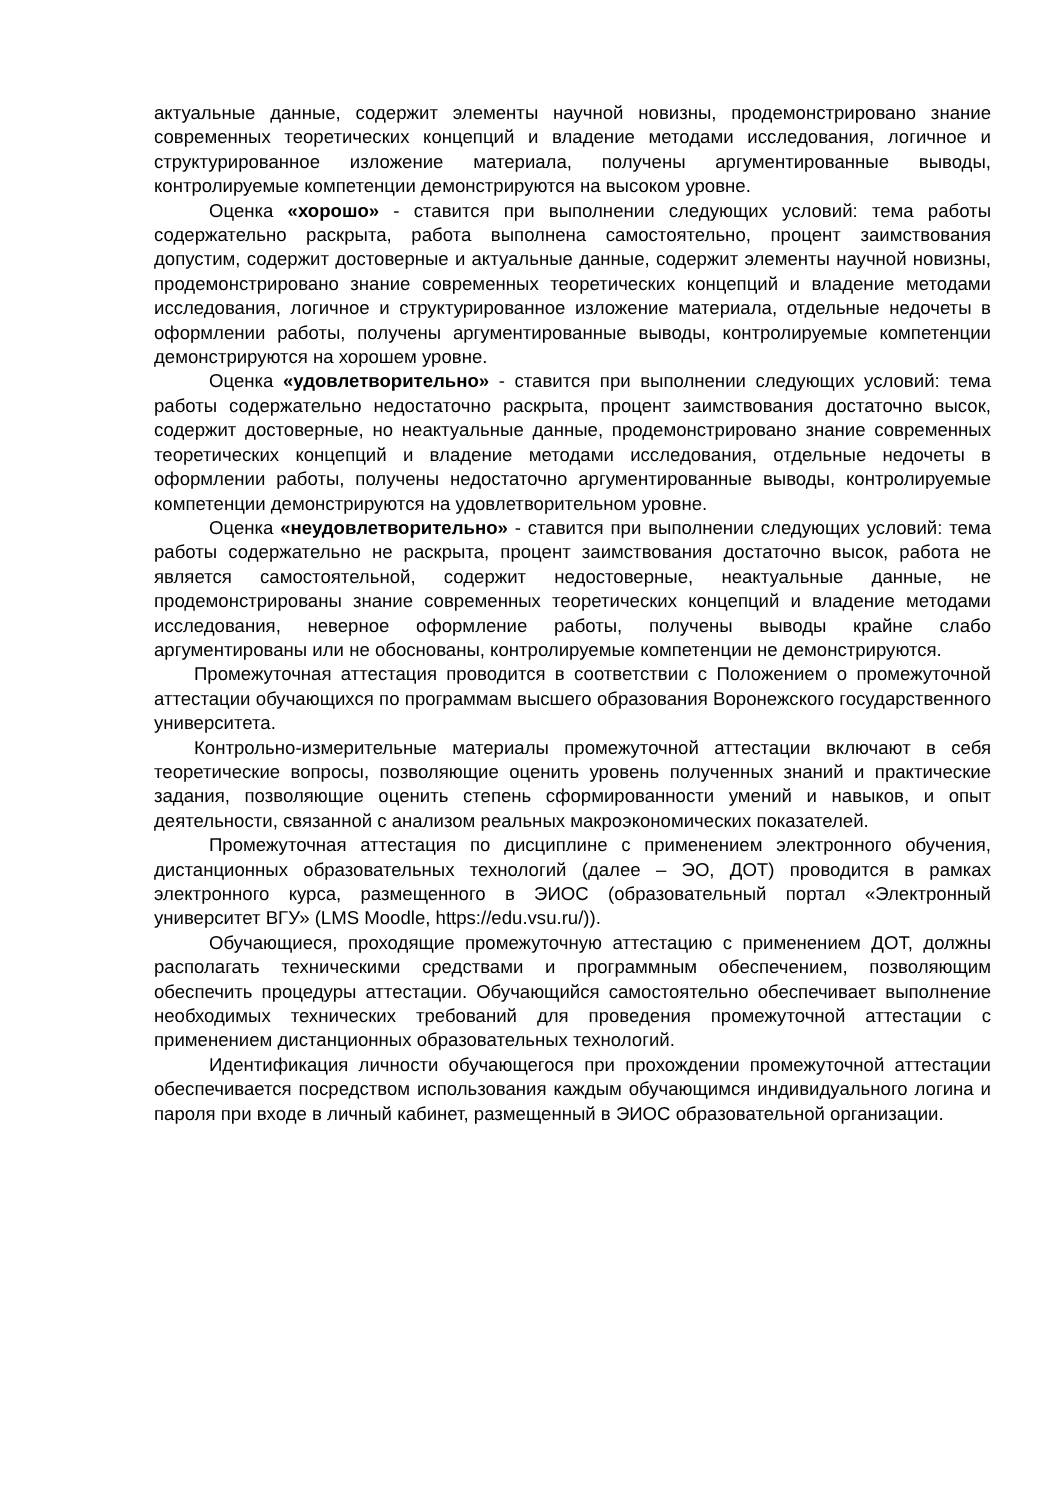актуальные данные, содержит элементы научной новизны, продемонстрировано знание современных теоретических концепций и владение методами исследования, логичное и структурированное изложение материала, получены аргументированные выводы, контролируемые компетенции демонстрируются на высоком уровне.
Оценка «хорошо» - ставится при выполнении следующих условий: тема работы содержательно раскрыта, работа выполнена самостоятельно, процент заимствования допустим, содержит достоверные и актуальные данные, содержит элементы научной новизны, продемонстрировано знание современных теоретических концепций и владение методами исследования, логичное и структурированное изложение материала, отдельные недочеты в оформлении работы, получены аргументированные выводы, контролируемые компетенции демонстрируются на хорошем уровне.
Оценка «удовлетворительно» - ставится при выполнении следующих условий: тема работы содержательно недостаточно раскрыта, процент заимствования достаточно высок, содержит достоверные, но неактуальные данные, продемонстрировано знание современных теоретических концепций и владение методами исследования, отдельные недочеты в оформлении работы, получены недостаточно аргументированные выводы, контролируемые компетенции демонстрируются на удовлетворительном уровне.
Оценка «неудовлетворительно» - ставится при выполнении следующих условий: тема работы содержательно не раскрыта, процент заимствования достаточно высок, работа не является самостоятельной, содержит недостоверные, неактуальные данные, не продемонстрированы знание современных теоретических концепций и владение методами исследования, неверное оформление работы, получены выводы крайне слабо аргументированы или не обоснованы, контролируемые компетенции не демонстрируются.
Промежуточная аттестация проводится в соответствии с Положением о промежуточной аттестации обучающихся по программам высшего образования Воронежского государственного университета.
Контрольно-измерительные материалы промежуточной аттестации включают в себя теоретические вопросы, позволяющие оценить уровень полученных знаний и практические задания, позволяющие оценить степень сформированности умений и навыков, и опыт деятельности, связанной с анализом реальных макроэкономических показателей.
Промежуточная аттестация по дисциплине с применением электронного обучения, дистанционных образовательных технологий (далее – ЭО, ДОТ) проводится в рамках электронного курса, размещенного в ЭИОС (образовательный портал «Электронный университет ВГУ» (LMS Moodle, https://edu.vsu.ru/)).
Обучающиеся, проходящие промежуточную аттестацию с применением ДОТ, должны располагать техническими средствами и программным обеспечением, позволяющим обеспечить процедуры аттестации. Обучающийся самостоятельно обеспечивает выполнение необходимых технических требований для проведения промежуточной аттестации с применением дистанционных образовательных технологий.
Идентификация личности обучающегося при прохождении промежуточной аттестации обеспечивается посредством использования каждым обучающимся индивидуального логина и пароля при входе в личный кабинет, размещенный в ЭИОС образовательной организации.